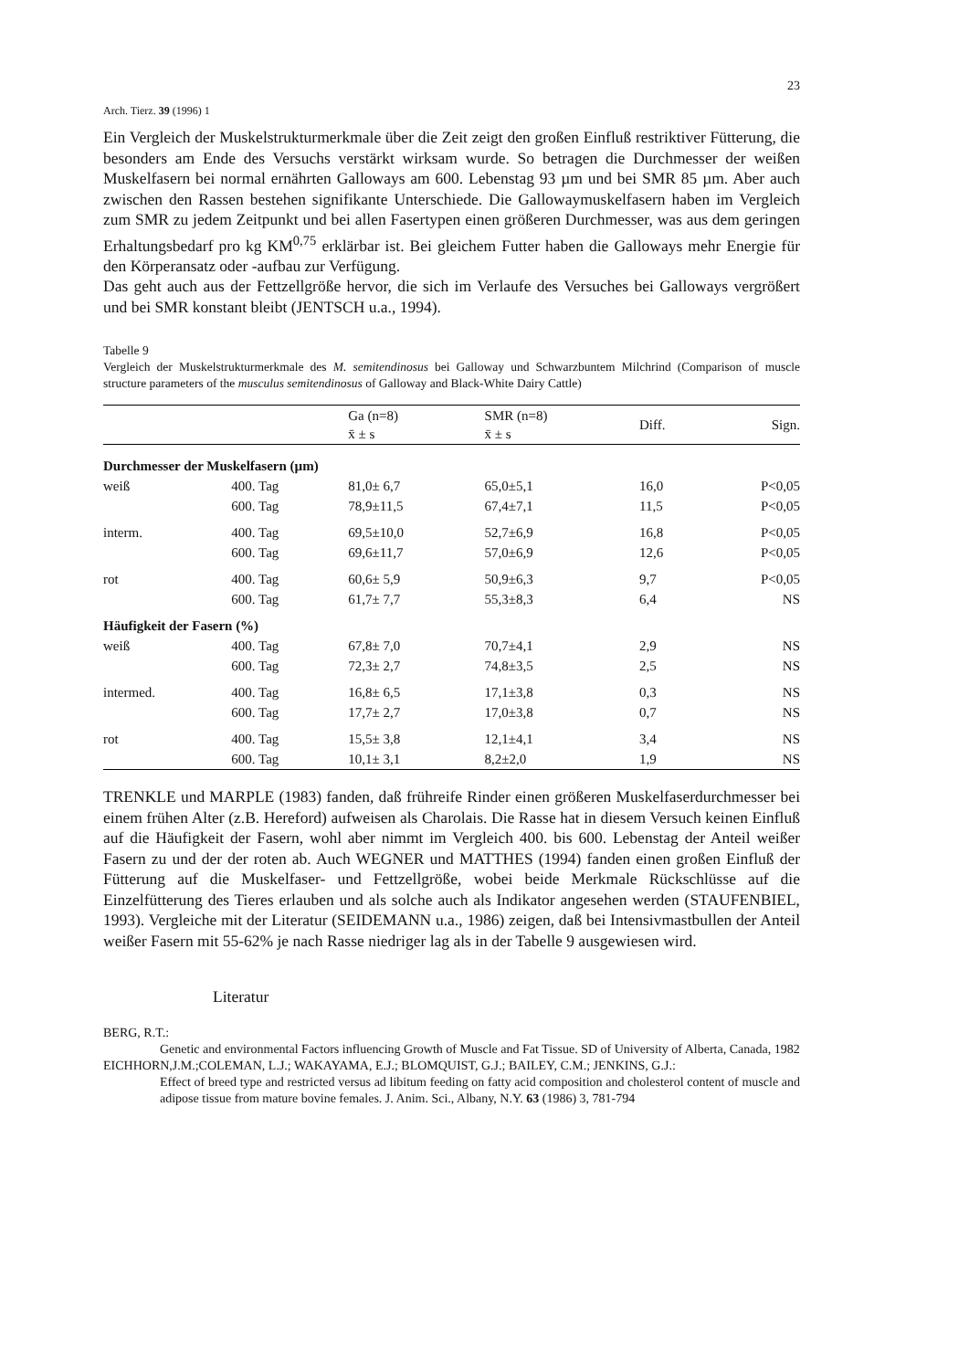Arch. Tierz. 39 (1996) 1 23
Ein Vergleich der Muskelstrukturmerkmale über die Zeit zeigt den großen Einfluß restriktiver Fütterung, die besonders am Ende des Versuchs verstärkt wirksam wurde. So betragen die Durchmesser der weißen Muskelfasern bei normal ernährten Galloways am 600. Lebenstag 93 µm und bei SMR 85 µm. Aber auch zwischen den Rassen bestehen signifikante Unterschiede. Die Gallowaymuskelfasern haben im Vergleich zum SMR zu jedem Zeitpunkt und bei allen Fasertypen einen größeren Durchmesser, was aus dem geringen Erhaltungsbedarf pro kg KM<sup>0,75</sup> erklärbar ist. Bei gleichem Futter haben die Galloways mehr Energie für den Körperansatz oder -aufbau zur Verfügung.
Das geht auch aus der Fettzellgröße hervor, die sich im Verlaufe des Versuches bei Galloways vergrößert und bei SMR konstant bleibt (JENTSCH u.a., 1994).
Tabelle 9
Vergleich der Muskelstrukturmerkmale des M. semitendinosus bei Galloway und Schwarzbuntem Milchrind (Comparison of muscle structure parameters of the musculus semitendinosus of Galloway and Black-White Dairy Cattle)
| | | Ga (n=8) x̄ ± s | SMR (n=8) x̄ ± s | Diff. | Sign. |
| --- | --- | --- | --- | --- | --- |
| Durchmesser der Muskelfasern (µm) | | | | | |
| weiß | 400. Tag | 81,0± 6,7 | 65,0±5,1 | 16,0 | P<0,05 |
| | 600. Tag | 78,9±11,5 | 67,4±7,1 | 11,5 | P<0,05 |
| interm. | 400. Tag | 69,5±10,0 | 52,7±6,9 | 16,8 | P<0,05 |
| | 600. Tag | 69,6±11,7 | 57,0±6,9 | 12,6 | P<0,05 |
| rot | 400. Tag | 60,6± 5,9 | 50,9±6,3 | 9,7 | P<0,05 |
| | 600. Tag | 61,7± 7,7 | 55,3±8,3 | 6,4 | NS |
| Häufigkeit der Fasern (%) | | | | | |
| weiß | 400. Tag | 67,8± 7,0 | 70,7±4,1 | 2,9 | NS |
| | 600. Tag | 72,3± 2,7 | 74,8±3,5 | 2,5 | NS |
| intermed. | 400. Tag | 16,8± 6,5 | 17,1±3,8 | 0,3 | NS |
| | 600. Tag | 17,7± 2,7 | 17,0±3,8 | 0,7 | NS |
| rot | 400. Tag | 15,5± 3,8 | 12,1±4,1 | 3,4 | NS |
| | 600. Tag | 10,1± 3,1 | 8,2±2,0 | 1,9 | NS |
TRENKLE und MARPLE (1983) fanden, daß frühreife Rinder einen größeren Muskelfaserdurchmesser bei einem frühen Alter (z.B. Hereford) aufweisen als Charolais. Die Rasse hat in diesem Versuch keinen Einfluß auf die Häufigkeit der Fasern, wohl aber nimmt im Vergleich 400. bis 600. Lebenstag der Anteil weißer Fasern zu und der der roten ab. Auch WEGNER und MATTHES (1994) fanden einen großen Einfluß der Fütterung auf die Muskelfaser- und Fettzellgröße, wobei beide Merkmale Rückschlüsse auf die Einzelfütterung des Tieres erlauben und als solche auch als Indikator angesehen werden (STAUFENBIEL, 1993). Vergleiche mit der Literatur (SEIDEMANN u.a., 1986) zeigen, daß bei Intensivmastbullen der Anteil weißer Fasern mit 55-62% je nach Rasse niedriger lag als in der Tabelle 9 ausgewiesen wird.
Literatur
BERG, R.T.:
Genetic and environmental Factors influencing Growth of Muscle and Fat Tissue. SD of University of Alberta, Canada, 1982
EICHHORN,J.M.;COLEMAN, L.J.; WAKAYAMA, E.J.; BLOMQUIST, G.J.; BAILEY, C.M.; JENKINS, G.J.:
Effect of breed type and restricted versus ad libitum feeding on fatty acid composition and cholesterol content of muscle and adipose tissue from mature bovine females. J. Anim. Sci., Albany, N.Y. 63 (1986) 3, 781-794